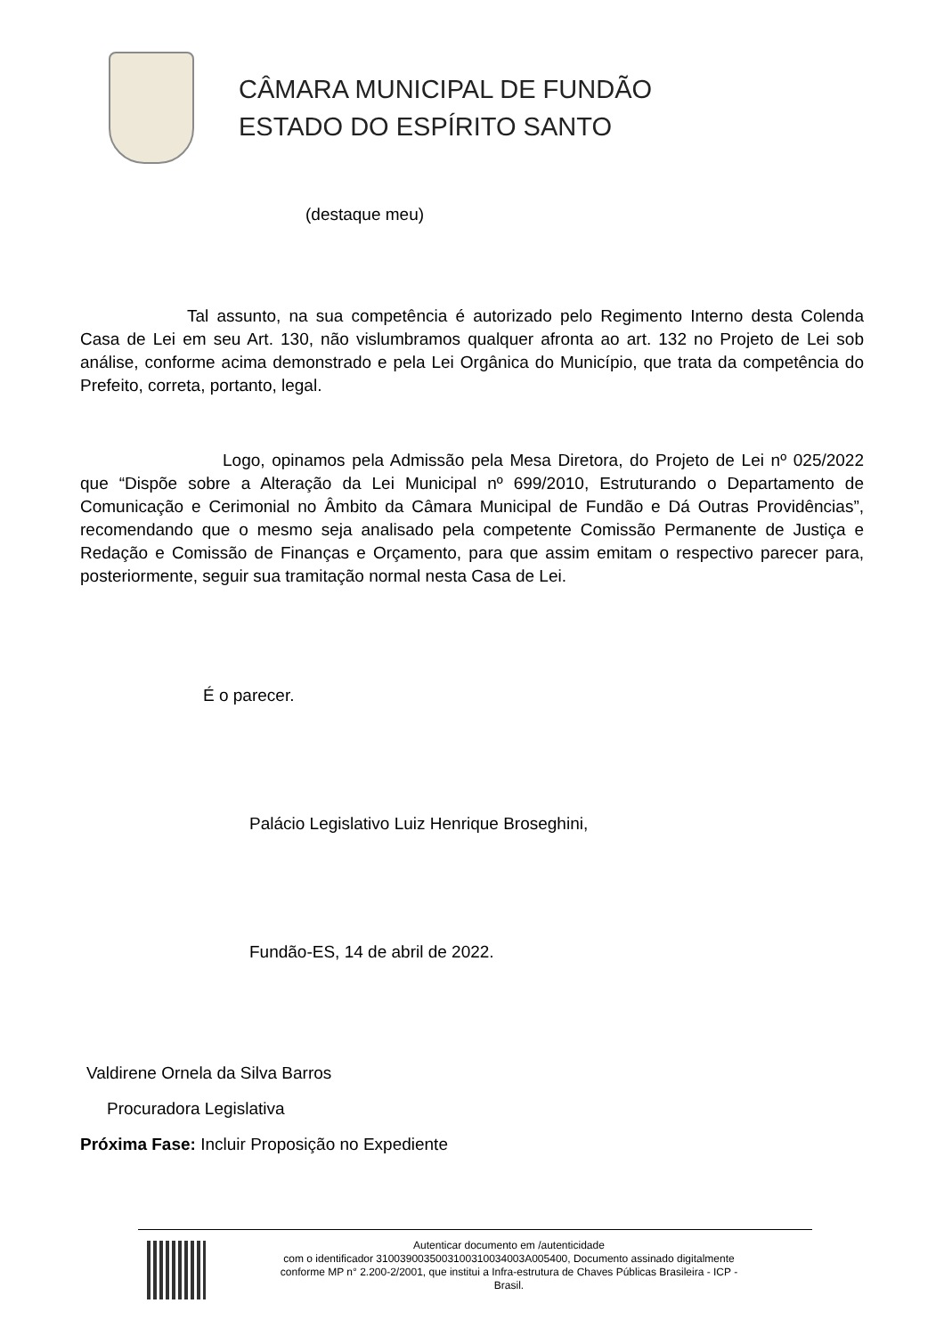CÂMARA MUNICIPAL DE FUNDÃO
ESTADO DO ESPÍRITO SANTO
(destaque meu)
Tal assunto, na sua competência é autorizado pelo Regimento Interno desta Colenda Casa de Lei em seu Art. 130, não vislumbramos qualquer afronta ao art. 132 no Projeto de Lei sob análise, conforme acima demonstrado e pela Lei Orgânica do Município, que trata da competência do Prefeito, correta, portanto, legal.
Logo, opinamos pela Admissão pela Mesa Diretora, do Projeto de Lei nº 025/2022 que “Dispõe sobre a Alteração da Lei Municipal nº 699/2010, Estruturando o Departamento de Comunicação e Cerimonial no Âmbito da Câmara Municipal de Fundão e Dá Outras Providências”, recomendando que o mesmo seja analisado pela competente Comissão Permanente de Justiça e Redação e Comissão de Finanças e Orçamento, para que assim emitam o respectivo parecer para, posteriormente, seguir sua tramitação normal nesta Casa de Lei.
É o parecer.
Palácio Legislativo Luiz Henrique Broseghini,
Fundão-ES, 14 de abril de 2022.
Valdirene Ornela da Silva Barros
Procuradora Legislativa
Próxima Fase: Incluir Proposição no Expediente
Autenticar documento em /autenticidade
com o identificador 3100390035003100310034003A005400, Documento assinado digitalmente
conforme MP n° 2.200-2/2001, que institui a Infra-estrutura de Chaves Públicas Brasileira - ICP -
Brasil.